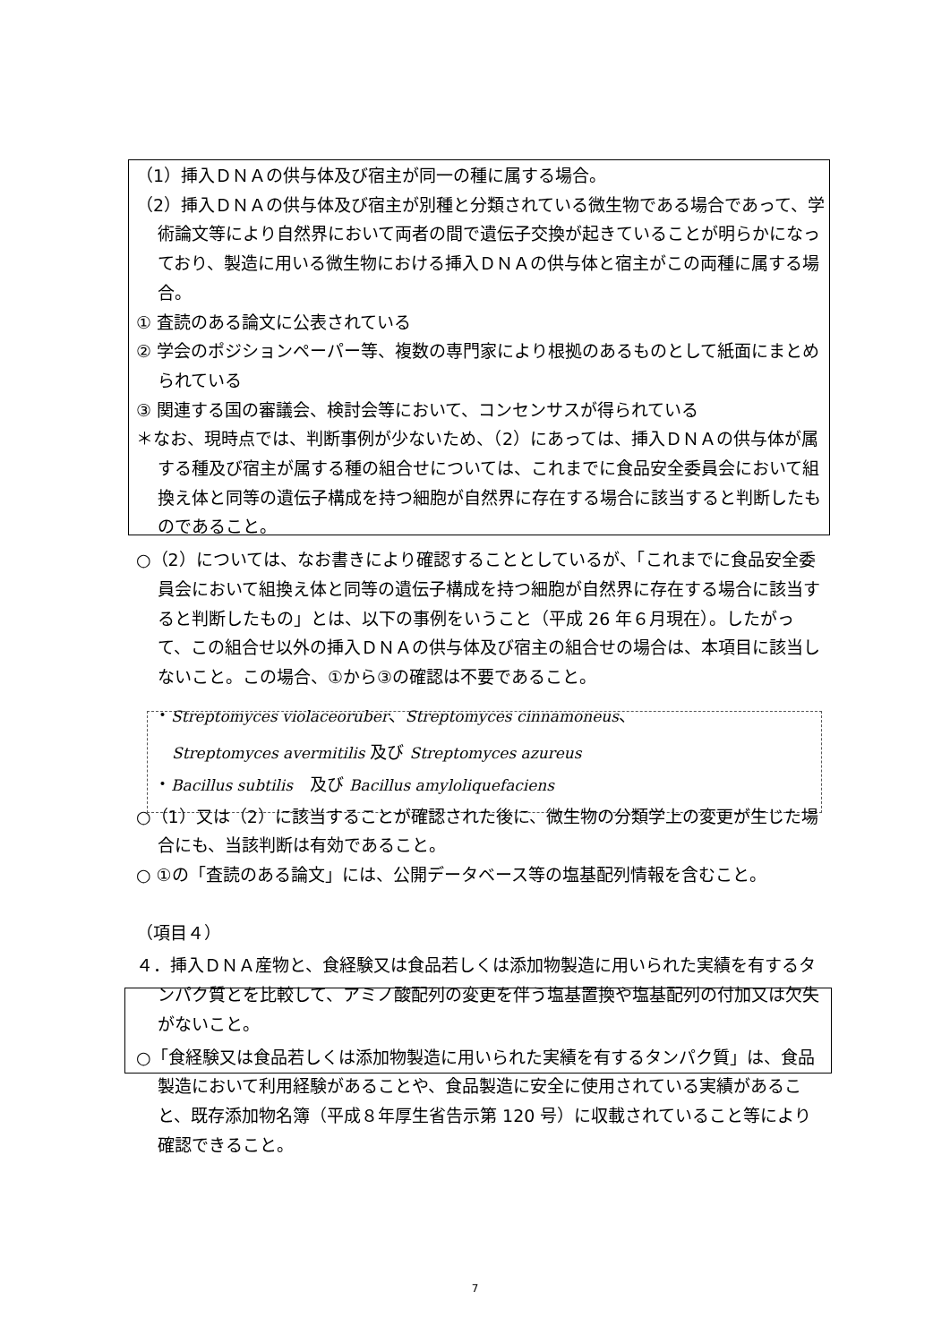（1）挿入ＤＮＡの供与体及び宿主が同一の種に属する場合。
（2）挿入ＤＮＡの供与体及び宿主が別種と分類されている微生物である場合であって、学術論文等により自然界において両者の間で遺伝子交換が起きていることが明らかになっており、製造に用いる微生物における挿入ＤＮＡの供与体と宿主がこの両種に属する場合。
① 査読のある論文に公表されている
② 学会のポジションペーパー等、複数の専門家により根拠のあるものとして紙面にまとめられている
③ 関連する国の審議会、検討会等において、コンセンサスが得られている
＊なお、現時点では、判断事例が少ないため、（2）にあっては、挿入ＤＮＡの供与体が属する種及び宿主が属する種の組合せについては、これまでに食品安全委員会において組換え体と同等の遺伝子構成を持つ細胞が自然界に存在する場合に該当すると判断したものであること。
○（2）については、なお書きにより確認することとしているが、「これまでに食品安全委員会において組換え体と同等の遺伝子構成を持つ細胞が自然界に存在する場合に該当すると判断したもの」とは、以下の事例をいうこと（平成 26 年６月現在）。したがって、この組合せ以外の挿入ＤＮＡの供与体及び宿主の組合せの場合は、本項目に該当しないこと。この場合、①から③の確認は不要であること。
・Streptomyces violaceoruber、Streptomyces cinnamoneus、
Streptomyces avermitilis 及び Streptomyces azureus
・Bacillus subtilis　及び Bacillus amyloliquefaciens
○（1）又は（2）に該当することが確認された後に、微生物の分類学上の変更が生じた場合にも、当該判断は有効であること。
○ ①の「査読のある論文」には、公開データベース等の塩基配列情報を含むこと。
（項目４）
４．挿入ＤＮＡ産物と、食経験又は食品若しくは添加物製造に用いられた実績を有するタンパク質とを比較して、アミノ酸配列の変更を伴う塩基置換や塩基配列の付加又は欠失がないこと。
○「食経験又は食品若しくは添加物製造に用いられた実績を有するタンパク質」は、食品製造において利用経験があることや、食品製造に安全に使用されている実績があること、既存添加物名簿（平成８年厚生省告示第 120 号）に収載されていること等により確認できること。
7